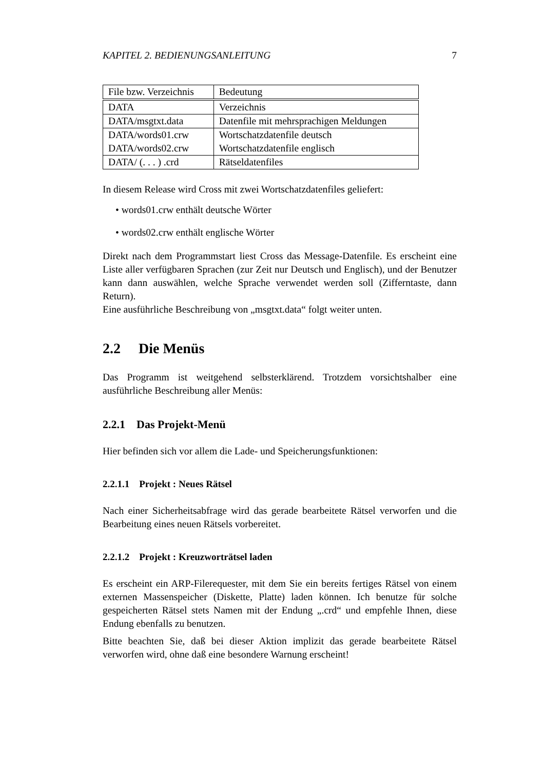KAPITEL 2. BEDIENUNGSANLEITUNG 7
| File bzw. Verzeichnis | Bedeutung |
| DATA | Verzeichnis |
| DATA/msgtxt.data | Datenfile mit mehrsprachigen Meldungen |
| DATA/words01.crw | Wortschatzdatenfile deutsch |
| DATA/words02.crw | Wortschatzdatenfile englisch |
| DATA/ (. . . ) .crd | Rätseldatenfiles |
In diesem Release wird Cross mit zwei Wortschatzdatenfiles geliefert:
• words01.crw enthält deutsche Wörter
• words02.crw enthält englische Wörter
Direkt nach dem Programmstart liest Cross das Message-Datenfile. Es erscheint eine Liste aller verfügbaren Sprachen (zur Zeit nur Deutsch und Englisch), und der Benutzer kann dann auswählen, welche Sprache verwendet werden soll (Zifferntaste, dann Return).
Eine ausführliche Beschreibung von „msgtxt.data“ folgt weiter unten.
2.2 Die Menüs
Das Programm ist weitgehend selbsterklärend. Trotzdem vorsichtshalber eine ausführliche Beschreibung aller Menüs:
2.2.1 Das Projekt-Menü
Hier befinden sich vor allem die Lade- und Speicherungsfunktionen:
2.2.1.1 Projekt : Neues Rätsel
Nach einer Sicherheitsabfrage wird das gerade bearbeitete Rätsel verworfen und die Bearbeitung eines neuen Rätsels vorbereitet.
2.2.1.2 Projekt : Kreuzworträtsel laden
Es erscheint ein ARP-Filerequester, mit dem Sie ein bereits fertiges Rätsel von einem externen Massenspeicher (Diskette, Platte) laden können. Ich benutze für solche gespeicherten Rätsel stets Namen mit der Endung „.crd“ und empfehle Ihnen, diese Endung ebenfalls zu benutzen.
Bitte beachten Sie, daß bei dieser Aktion implizit das gerade bearbeitete Rätsel verworfen wird, ohne daß eine besondere Warnung erscheint!